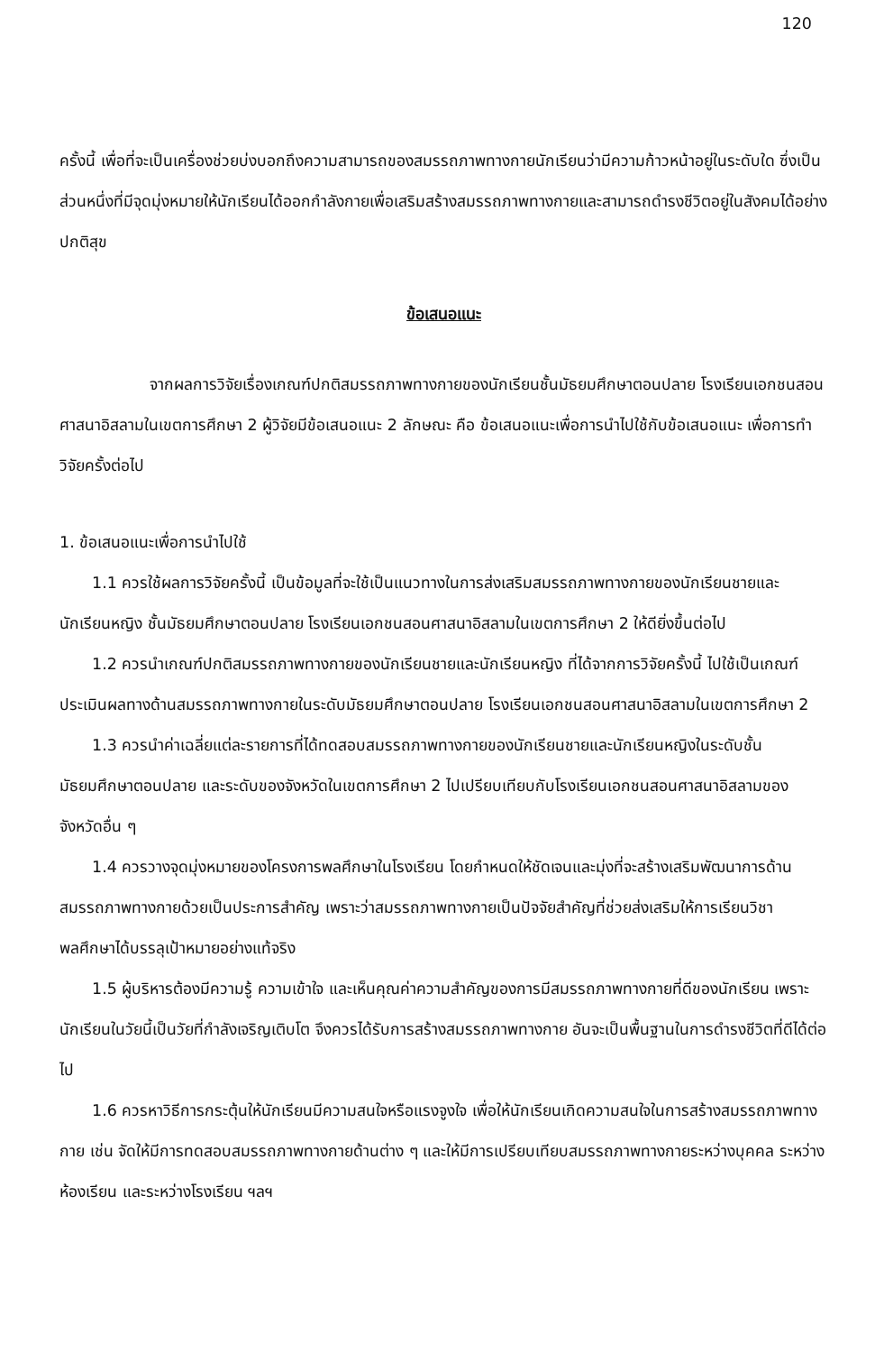120
ครั้งนี้ เพื่อที่จะเป็นเครื่องช่วยบ่งบอกถึงความสามารถของสมรรถภาพทางกายนักเรียนว่ามีความก้าวหน้าอยู่ในระดับใด ซึ่งเป็นส่วนหนึ่งที่มีจุดมุ่งหมายให้นักเรียนได้ออกกำลังกายเพื่อเสริมสร้างสมรรถภาพทางกายและสามารถดำรงชีวิตอยู่ในสังคมได้อย่างปกติสุข
ข้อเสนอแนะ
จากผลการวิจัยเรื่องเกณฑ์ปกติสมรรถภาพทางกายของนักเรียนชั้นมัธยมศึกษาตอนปลาย โรงเรียนเอกชนสอนศาสนาอิสลามในเขตการศึกษา 2 ผู้วิจัยมีข้อเสนอแนะ 2 ลักษณะ คือ ข้อเสนอแนะเพื่อการนำไปใช้กับข้อเสนอแนะ เพื่อการทำวิจัยครั้งต่อไป
1. ข้อเสนอแนะเพื่อการนำไปใช้
1.1 ควรใช้ผลการวิจัยครั้งนี้ เป็นข้อมูลที่จะใช้เป็นแนวทางในการส่งเสริมสมรรถภาพทางกายของนักเรียนชายและนักเรียนหญิง ชั้นมัธยมศึกษาตอนปลาย โรงเรียนเอกชนสอนศาสนาอิสลามในเขตการศึกษา 2 ให้ดียิ่งขึ้นต่อไป
1.2 ควรนำเกณฑ์ปกติสมรรถภาพทางกายของนักเรียนชายและนักเรียนหญิง ที่ได้จากการวิจัยครั้งนี้ ไปใช้เป็นเกณฑ์ประเมินผลทางด้านสมรรถภาพทางกายในระดับมัธยมศึกษาตอนปลาย โรงเรียนเอกชนสอนศาสนาอิสลามในเขตการศึกษา 2
1.3 ควรนำค่าเฉลี่ยแต่ละรายการที่ได้ทดสอบสมรรถภาพทางกายของนักเรียนชายและนักเรียนหญิงในระดับชั้นมัธยมศึกษาตอนปลาย และระดับของจังหวัดในเขตการศึกษา 2 ไปเปรียบเทียบกับโรงเรียนเอกชนสอนศาสนาอิสลามของจังหวัดอื่น ๆ
1.4 ควรวางจุดมุ่งหมายของโครงการพลศึกษาในโรงเรียน โดยกำหนดให้ชัดเจนและมุ่งที่จะสร้างเสริมพัฒนาการด้านสมรรถภาพทางกายด้วยเป็นประการสำคัญ เพราะว่าสมรรถภาพทางกายเป็นปัจจัยสำคัญที่ช่วยส่งเสริมให้การเรียนวิชาพลศึกษาได้บรรลุเป้าหมายอย่างแท้จริง
1.5 ผู้บริหารต้องมีความรู้ ความเข้าใจ และเห็นคุณค่าความสำคัญของการมีสมรรถภาพทางกายที่ดีของนักเรียน เพราะนักเรียนในวัยนี้เป็นวัยที่กำลังเจริญเติบโต จึงควรได้รับการสร้างสมรรถภาพทางกาย อันจะเป็นพื้นฐานในการดำรงชีวิตที่ดีได้ต่อไป
1.6 ควรหาวิธีการกระตุ้นให้นักเรียนมีความสนใจหรือแรงจูงใจ เพื่อให้นักเรียนเกิดความสนใจในการสร้างสมรรถภาพทางกาย เช่น จัดให้มีการทดสอบสมรรถภาพทางกายด้านต่าง ๆ และให้มีการเปรียบเทียบสมรรถภาพทางกายระหว่างบุคคล ระหว่างห้องเรียน และระหว่างโรงเรียน ฯลฯ